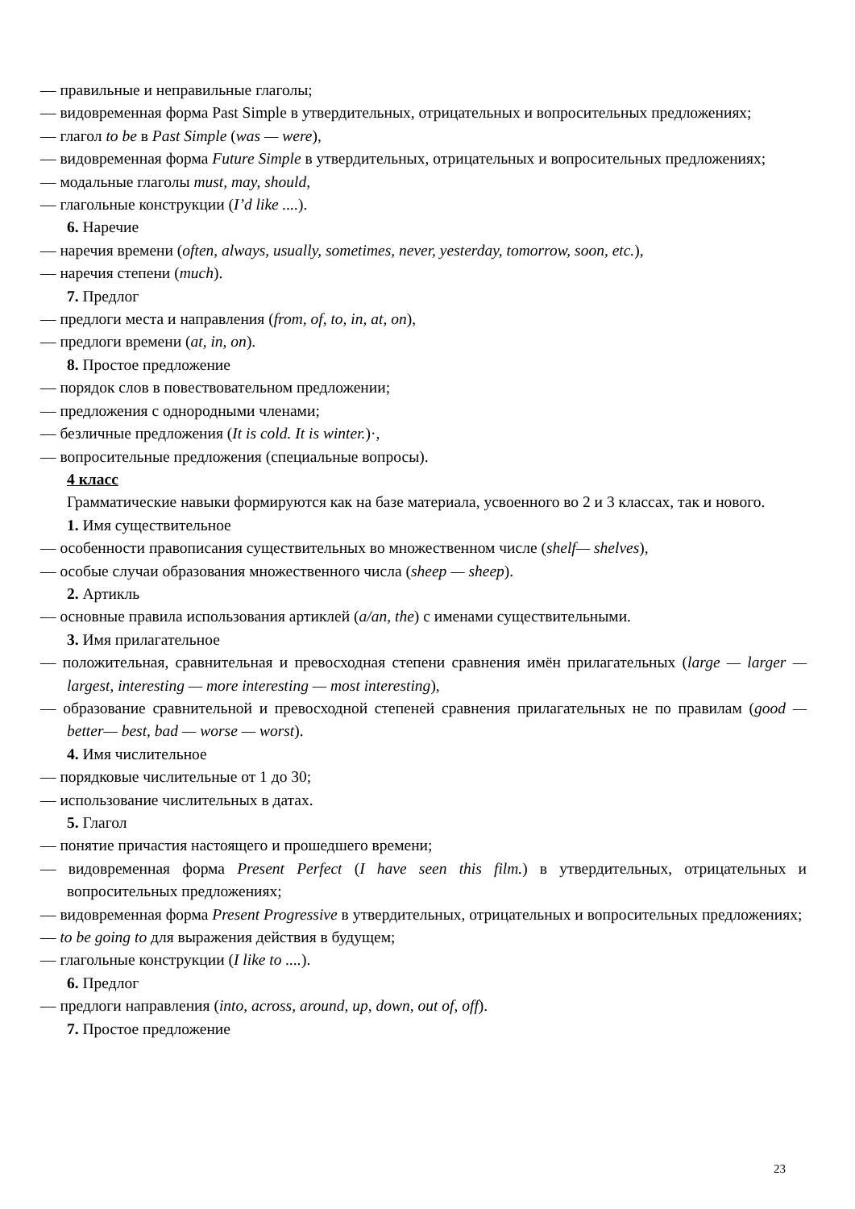— правильные и неправильные глаголы;
— видовременная форма Past Simple в утвердительных, отрицательных и вопросительных предложениях;
— глагол to be в Past Simple (was — were),
— видовременная форма Future Simple в утвердительных, отрицательных и вопросительных предложениях;
— модальные глаголы must, may, should,
— глагольные конструкции (I’d like ....).
6. Наречие
— наречия времени (often, always, usually, sometimes, never, yesterday, tomorrow, soon, etc.),
— наречия степени (much).
7. Предлог
— предлоги места и направления (from, of, to, in, at, on),
— предлоги времени (at, in, on).
8. Простое предложение
— порядок слов в повествовательном предложении;
— предложения с однородными членами;
— безличные предложения (It is cold. It is winter.)·,
— вопросительные предложения (специальные вопросы).
4 класс
Грамматические навыки формируются как на базе материала, усвоенного во 2 и 3 классах, так и нового.
1. Имя существительное
— особенности правописания существительных во множественном числе (shelf— shelves),
— особые случаи образования множественного числа (sheep — sheep).
2. Артикль
— основные правила использования артиклей (a/an, the) с именами существительными.
3. Имя прилагательное
— положительная, сравнительная и превосходная степени сравнения имён прилагательных (large — larger — largest, interesting — more interesting — most interesting),
— образование сравнительной и превосходной степеней сравнения прилагательных не по правилам (good — better— best, bad — worse — worst).
4. Имя числительное
— порядковые числительные от 1 до 30;
— использование числительных в датах.
5. Глагол
— понятие причастия настоящего и прошедшего времени;
— видовременная форма Present Perfect (I have seen this film.) в утвердительных, отрицательных и вопросительных предложениях;
— видовременная форма Present Progressive в утвердительных, отрицательных и вопросительных предложениях;
— to be going to для выражения действия в будущем;
— глагольные конструкции (I like to ....).
6. Предлог
— предлоги направления (into, across, around, up, down, out of, off).
7. Простое предложение
23